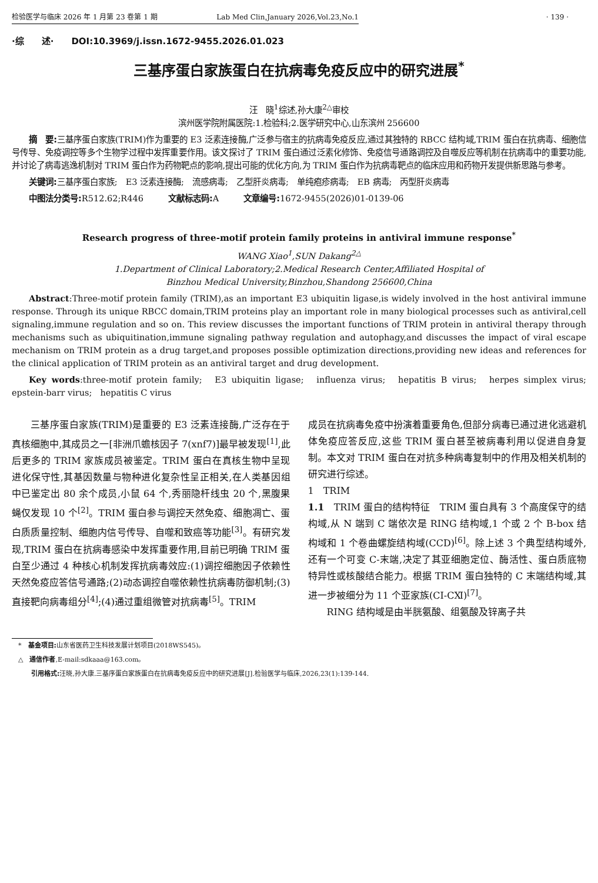检验医学与临床 2026 年 1 月第 23 卷第 1 期 Lab Med Clin,January 2026,Vol.23,No.1
· 139 ·
·综　　述·　　DOI:10.3969/j.issn.1672-9455.2026.01.023
三基序蛋白家族蛋白在抗病毒免疫反应中的研究进展<sup>*</sup>
汪　晓<sup>1</sup>综述,孙大康<sup>2△</sup>审校
滨州医学院附属医院:1.检验科;2.医学研究中心,山东滨州 256600
摘　要: 三基序蛋白家族(TRIM)作为重要的 E3 泛素连接酶,广泛参与宿主的抗病毒免疫反应,通过其独特的 RBCC 结构域,TRIM 蛋白在抗病毒、细胞信号传导、免疫调控等多个生物学过程中发挥重要作用。该文探讨了 TRIM 蛋白通过泛素化修饰、免疫信号通路调控及自噬反应等机制在抗病毒中的重要功能,并讨论了病毒逃逸机制对 TRIM 蛋白作为药物靶点的影响,提出可能的优化方向,为 TRIM 蛋白作为抗病毒靶点的临床应用和药物开发提供新思路与参考。
关键词: 三基序蛋白家族;　E3 泛素连接酶;　流感病毒;　乙型肝炎病毒;　单纯疱疹病毒;　EB 病毒;　丙型肝炎病毒
中图法分类号: R512.62;R446　　　文献标志码: A　　　文章编号: 1672-9455(2026)01-0139-06
Research progress of three-motif protein family proteins in antiviral immune response<sup>*</sup>
WANG Xiao<sup>1</sup>,SUN Dakang<sup>2△</sup>
1.Department of Clinical Laboratory;2.Medical Research Center,Affiliated Hospital of
Binzhou Medical University,Binzhou,Shandong 256600,China
Abstract:Three-motif protein family (TRIM),as an important E3 ubiquitin ligase,is widely involved in the host antiviral immune response. Through its unique RBCC domain,TRIM proteins play an important role in many biological processes such as antiviral,cell signaling,immune regulation and so on. This review discusses the important functions of TRIM protein in antiviral therapy through mechanisms such as ubiquitination,immune signaling pathway regulation and autophagy,and discusses the impact of viral escape mechanism on TRIM protein as a drug target,and proposes possible optimization directions,providing new ideas and references for the clinical application of TRIM protein as an antiviral target and drug development.
Key words:three-motif protein family;　E3 ubiquitin ligase;　influenza virus;　hepatitis B virus;　herpes simplex virus;　epstein-barr virus;　hepatitis C virus
三基序蛋白家族(TRIM)是重要的 E3 泛素连接酶,广泛存在于真核细胞中,其成员之一[非洲爪蟾核因子 7(xnf7)]最早被发现<sup>[1]</sup>,此后更多的 TRIM 家族成员被鉴定。TRIM 蛋白在真核生物中呈现进化保守性,其基因数量与物种进化复杂性呈正相关,在人类基因组中已鉴定出 80 余个成员,小鼠 64 个,秀丽隐杆线虫 20 个,黑腹果蝇仅发现 10 个<sup>[2]</sup>。TRIM 蛋白参与调控天然免疫、细胞凋亡、蛋白质质量控制、细胞内信号传导、自噬和致癌等功能<sup>[3]</sup>。有研究发现,TRIM 蛋白在抗病毒感染中发挥重要作用,目前已明确 TRIM 蛋白至少通过 4 种核心机制发挥抗病毒效应:(1)调控细胞因子依赖性天然免疫应答信号通路;(2)动态调控自噬依赖性抗病毒防御机制;(3)直接靶向病毒组分<sup>[4]</sup>;(4)通过重组微管对抗病毒<sup>[5]</sup>。TRIM
成员在抗病毒免疫中扮演着重要角色,但部分病毒已通过进化逃避机体免疫应答反应,这些 TRIM 蛋白甚至被病毒利用以促进自身复制。本文对 TRIM 蛋白在对抗多种病毒复制中的作用及相关机制的研究进行综述。
1　TRIM
1.1　TRIM 蛋白的结构特征　TRIM 蛋白具有 3 个高度保守的结构域,从 N 端到 C 端依次是 RING 结构域,1 个或 2 个 B-box 结构域和 1 个卷曲螺旋结构域(CCD)<sup>[6]</sup>。除上述 3 个典型结构域外,还有一个可变 C-末端,决定了其亚细胞定位、酶活性、蛋白质底物特异性或核酸结合能力。根据 TRIM 蛋白独特的 C 末端结构域,其进一步被细分为 11 个亚家族(CⅠ-CⅪ)<sup>[7]</sup>。
RING 结构域是由半胱氨酸、组氨酸及锌离子共
　*　基金项目: 山东省医药卫生科技发展计划项目(2018WS545)。
　△　通信作者,E-mail:sdkaaa@163.com。
　　　引用格式: 汪晓,孙大康.三基序蛋白家族蛋白在抗病毒免疫反应中的研究进展[J].检验医学与临床,2026,23(1):139-144.